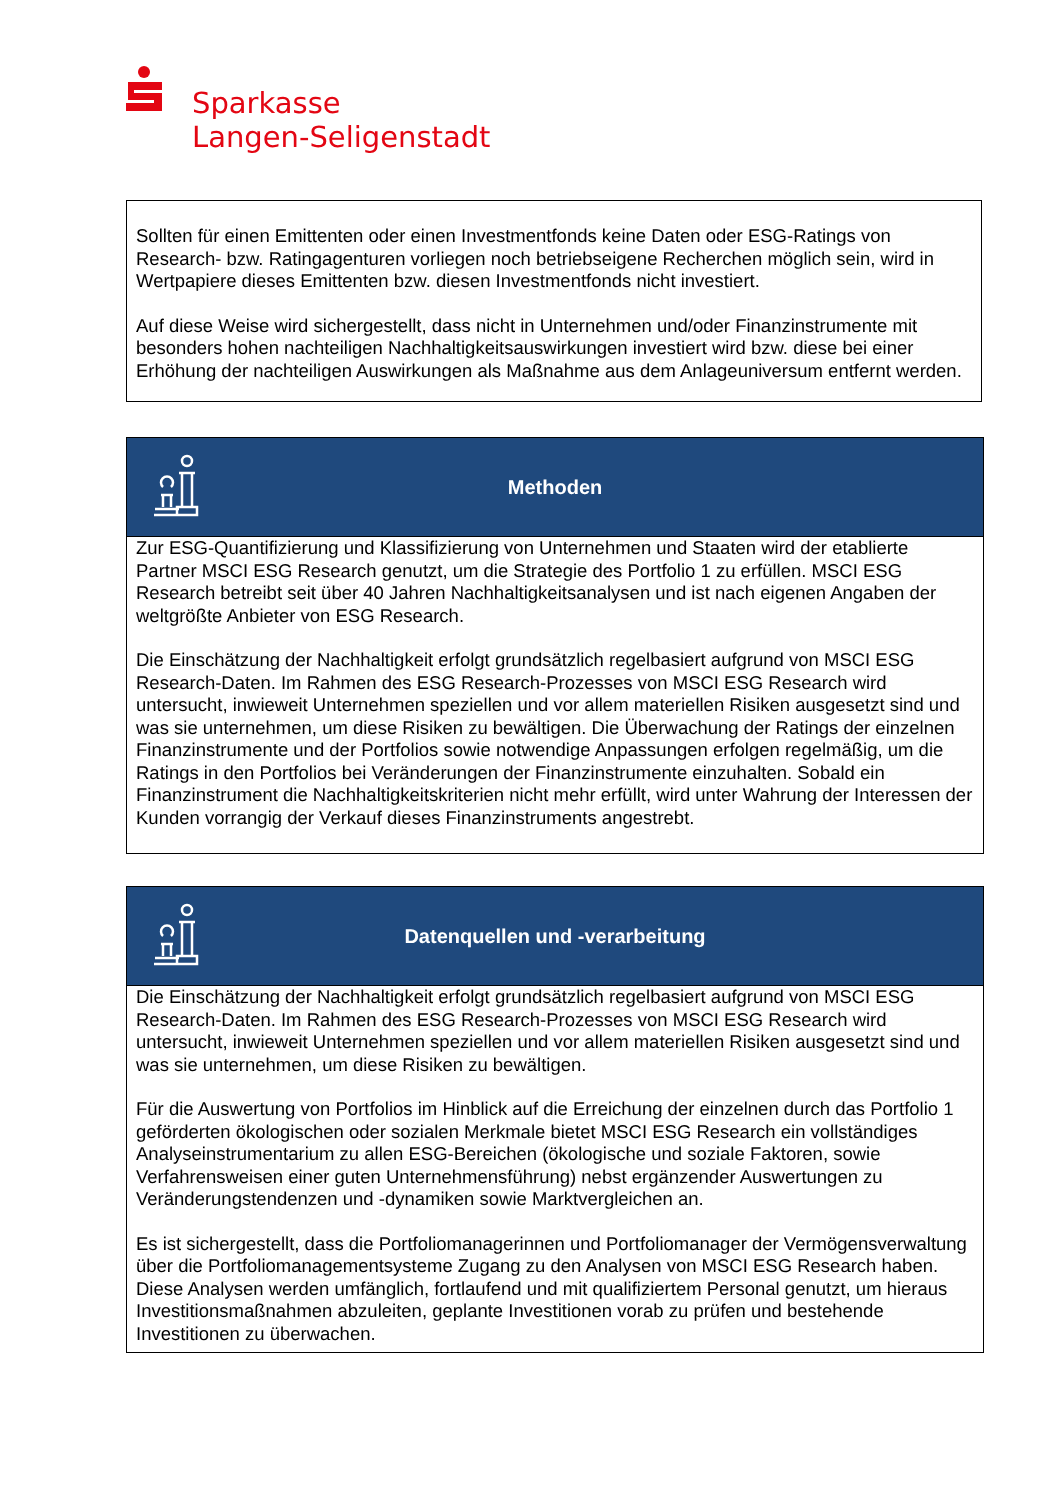Sparkasse
Langen-Seligenstadt
Sollten für einen Emittenten oder einen Investmentfonds keine Daten oder ESG-Ratings von Research- bzw. Ratingagenturen vorliegen noch betriebseigene Recherchen möglich sein, wird in Wertpapiere dieses Emittenten bzw. diesen Investmentfonds nicht investiert.
Auf diese Weise wird sichergestellt, dass nicht in Unternehmen und/oder Finanzinstrumente mit besonders hohen nachteiligen Nachhaltigkeitsauswirkungen investiert wird bzw. diese bei einer Erhöhung der nachteiligen Auswirkungen als Maßnahme aus dem Anlageuniversum entfernt werden.
Methoden
Zur ESG-Quantifizierung und Klassifizierung von Unternehmen und Staaten wird der etablierte Partner MSCI ESG Research genutzt, um die Strategie des Portfolio 1 zu erfüllen. MSCI ESG Research betreibt seit über 40 Jahren Nachhaltigkeitsanalysen und ist nach eigenen Angaben der weltgrößte Anbieter von ESG Research.
Die Einschätzung der Nachhaltigkeit erfolgt grundsätzlich regelbasiert aufgrund von MSCI ESG Research-Daten. Im Rahmen des ESG Research-Prozesses von MSCI ESG Research wird untersucht, inwieweit Unternehmen speziellen und vor allem materiellen Risiken ausgesetzt sind und was sie unternehmen, um diese Risiken zu bewältigen. Die Überwachung der Ratings der einzelnen Finanzinstrumente und der Portfolios sowie notwendige Anpassungen erfolgen regelmäßig, um die Ratings in den Portfolios bei Veränderungen der Finanzinstrumente einzuhalten. Sobald ein Finanzinstrument die Nachhaltigkeitskriterien nicht mehr erfüllt, wird unter Wahrung der Interessen der Kunden vorrangig der Verkauf dieses Finanzinstruments angestrebt.
Datenquellen und -verarbeitung
Die Einschätzung der Nachhaltigkeit erfolgt grundsätzlich regelbasiert aufgrund von MSCI ESG Research-Daten. Im Rahmen des ESG Research-Prozesses von MSCI ESG Research wird untersucht, inwieweit Unternehmen speziellen und vor allem materiellen Risiken ausgesetzt sind und was sie unternehmen, um diese Risiken zu bewältigen.
Für die Auswertung von Portfolios im Hinblick auf die Erreichung der einzelnen durch das Portfolio 1 geförderten ökologischen oder sozialen Merkmale bietet MSCI ESG Research ein vollständiges Analyseinstrumentarium zu allen ESG-Bereichen (ökologische und soziale Faktoren, sowie Verfahrensweisen einer guten Unternehmensführung) nebst ergänzender Auswertungen zu Veränderungstendenzen und -dynamiken sowie Marktvergleichen an.
Es ist sichergestellt, dass die Portfoliomanagerinnen und Portfoliomanager der Vermögensverwaltung über die Portfoliomanagementsysteme Zugang zu den Analysen von MSCI ESG Research haben. Diese Analysen werden umfänglich, fortlaufend und mit qualifiziertem Personal genutzt, um hieraus Investitionsmaßnahmen abzuleiten, geplante Investitionen vorab zu prüfen und bestehende Investitionen zu überwachen.